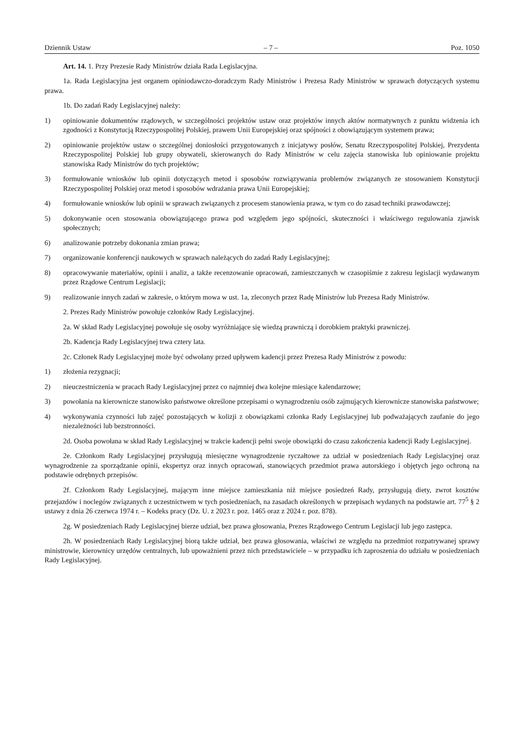Dziennik Ustaw – 7 – Poz. 1050
Art. 14. 1. Przy Prezesie Rady Ministrów działa Rada Legislacyjna.
1a. Rada Legislacyjna jest organem opiniodawczo-doradczym Rady Ministrów i Prezesa Rady Ministrów w sprawach dotyczących systemu prawa.
1b. Do zadań Rady Legislacyjnej należy:
1) opiniowanie dokumentów rządowych, w szczególności projektów ustaw oraz projektów innych aktów normatywnych z punktu widzenia ich zgodności z Konstytucją Rzeczypospolitej Polskiej, prawem Unii Europejskiej oraz spójności z obowiązującym systemem prawa;
2) opiniowanie projektów ustaw o szczególnej doniosłości przygotowanych z inicjatywy posłów, Senatu Rzeczypospolitej Polskiej, Prezydenta Rzeczypospolitej Polskiej lub grupy obywateli, skierowanych do Rady Ministrów w celu zajęcia stanowiska lub opiniowanie projektu stanowiska Rady Ministrów do tych projektów;
3) formułowanie wniosków lub opinii dotyczących metod i sposobów rozwiązywania problemów związanych ze stosowaniem Konstytucji Rzeczypospolitej Polskiej oraz metod i sposobów wdrażania prawa Unii Europejskiej;
4) formułowanie wniosków lub opinii w sprawach związanych z procesem stanowienia prawa, w tym co do zasad techniki prawodawczej;
5) dokonywanie ocen stosowania obowiązującego prawa pod względem jego spójności, skuteczności i właściwego regulowania zjawisk społecznych;
6) analizowanie potrzeby dokonania zmian prawa;
7) organizowanie konferencji naukowych w sprawach należących do zadań Rady Legislacyjnej;
8) opracowywanie materiałów, opinii i analiz, a także recenzowanie opracowań, zamieszczanych w czasopiśmie z zakresu legislacji wydawanym przez Rządowe Centrum Legislacji;
9) realizowanie innych zadań w zakresie, o którym mowa w ust. 1a, zleconych przez Radę Ministrów lub Prezesa Rady Ministrów.
2. Prezes Rady Ministrów powołuje członków Rady Legislacyjnej.
2a. W skład Rady Legislacyjnej powołuje się osoby wyróżniające się wiedzą prawniczą i dorobkiem praktyki prawniczej.
2b. Kadencja Rady Legislacyjnej trwa cztery lata.
2c. Członek Rady Legislacyjnej może być odwołany przed upływem kadencji przez Prezesa Rady Ministrów z powodu:
1) złożenia rezygnacji;
2) nieuczestniczenia w pracach Rady Legislacyjnej przez co najmniej dwa kolejne miesiące kalendarzowe;
3) powołania na kierownicze stanowisko państwowe określone przepisami o wynagrodzeniu osób zajmujących kierownicze stanowiska państwowe;
4) wykonywania czynności lub zajęć pozostających w kolizji z obowiązkami członka Rady Legislacyjnej lub podważających zaufanie do jego niezależności lub bezstronności.
2d. Osoba powołana w skład Rady Legislacyjnej w trakcie kadencji pełni swoje obowiązki do czasu zakończenia kadencji Rady Legislacyjnej.
2e. Członkom Rady Legislacyjnej przysługują miesięczne wynagrodzenie ryczałtowe za udział w posiedzeniach Rady Legislacyjnej oraz wynagrodzenie za sporządzanie opinii, ekspertyz oraz innych opracowań, stanowiących przedmiot prawa autorskiego i objętych jego ochroną na podstawie odrębnych przepisów.
2f. Członkom Rady Legislacyjnej, mającym inne miejsce zamieszkania niż miejsce posiedzeń Rady, przysługują diety, zwrot kosztów przejazdów i noclegów związanych z uczestnictwem w tych posiedzeniach, na zasadach określonych w przepisach wydanych na podstawie art. 77<sup>5</sup> § 2 ustawy z dnia 26 czerwca 1974 r. – Kodeks pracy (Dz. U. z 2023 r. poz. 1465 oraz z 2024 r. poz. 878).
2g. W posiedzeniach Rady Legislacyjnej bierze udział, bez prawa głosowania, Prezes Rządowego Centrum Legislacji lub jego zastępca.
2h. W posiedzeniach Rady Legislacyjnej biorą także udział, bez prawa głosowania, właściwi ze względu na przedmiot rozpatrywanej sprawy ministrowie, kierownicy urzędów centralnych, lub upoważnieni przez nich przedstawiciele – w przypadku ich zaproszenia do udziału w posiedzeniach Rady Legislacyjnej.